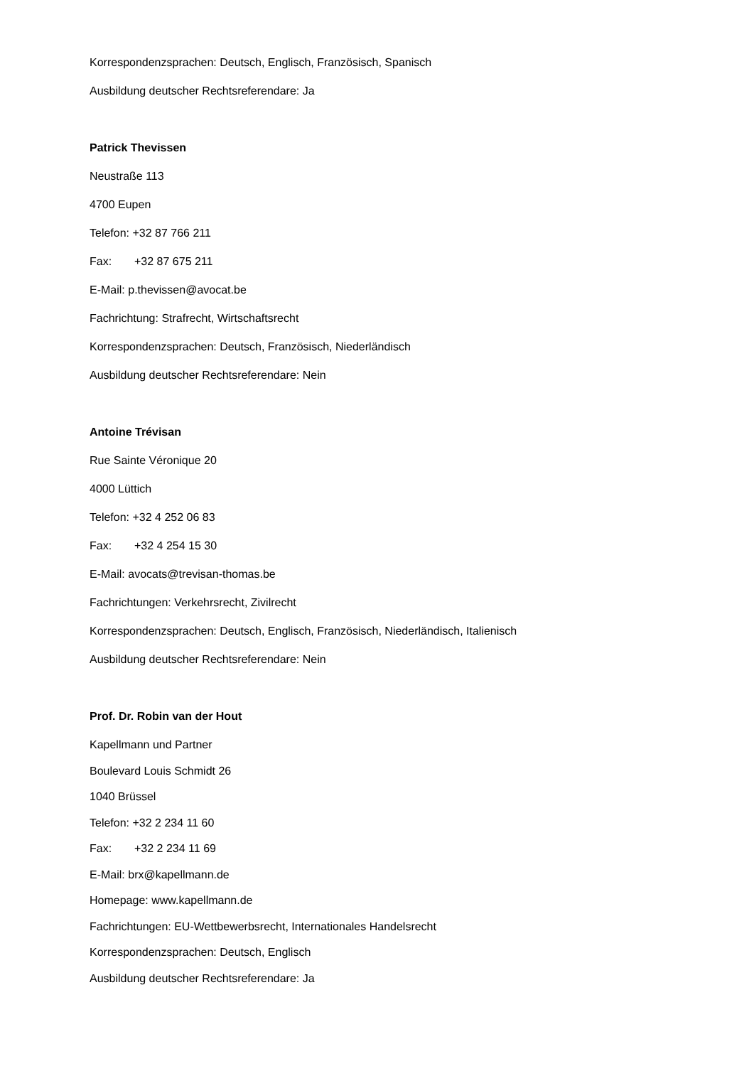Korrespondenzsprachen: Deutsch, Englisch, Französisch, Spanisch
Ausbildung deutscher Rechtsreferendare: Ja
Patrick Thevissen
Neustraße 113
4700 Eupen
Telefon: +32 87 766 211
Fax: +32 87 675 211
E-Mail: p.thevissen@avocat.be
Fachrichtung: Strafrecht, Wirtschaftsrecht
Korrespondenzsprachen: Deutsch, Französisch, Niederländisch
Ausbildung deutscher Rechtsreferendare: Nein
Antoine Trévisan
Rue Sainte Véronique 20
4000 Lüttich
Telefon: +32 4 252 06 83
Fax: +32 4 254 15 30
E-Mail: avocats@trevisan-thomas.be
Fachrichtungen: Verkehrsrecht, Zivilrecht
Korrespondenzsprachen: Deutsch, Englisch, Französisch, Niederländisch, Italienisch
Ausbildung deutscher Rechtsreferendare: Nein
Prof. Dr. Robin van der Hout
Kapellmann und Partner
Boulevard Louis Schmidt 26
1040 Brüssel
Telefon: +32 2 234 11 60
Fax: +32 2 234 11 69
E-Mail: brx@kapellmann.de
Homepage: www.kapellmann.de
Fachrichtungen: EU-Wettbewerbsrecht, Internationales Handelsrecht
Korrespondenzsprachen: Deutsch, Englisch
Ausbildung deutscher Rechtsreferendare: Ja